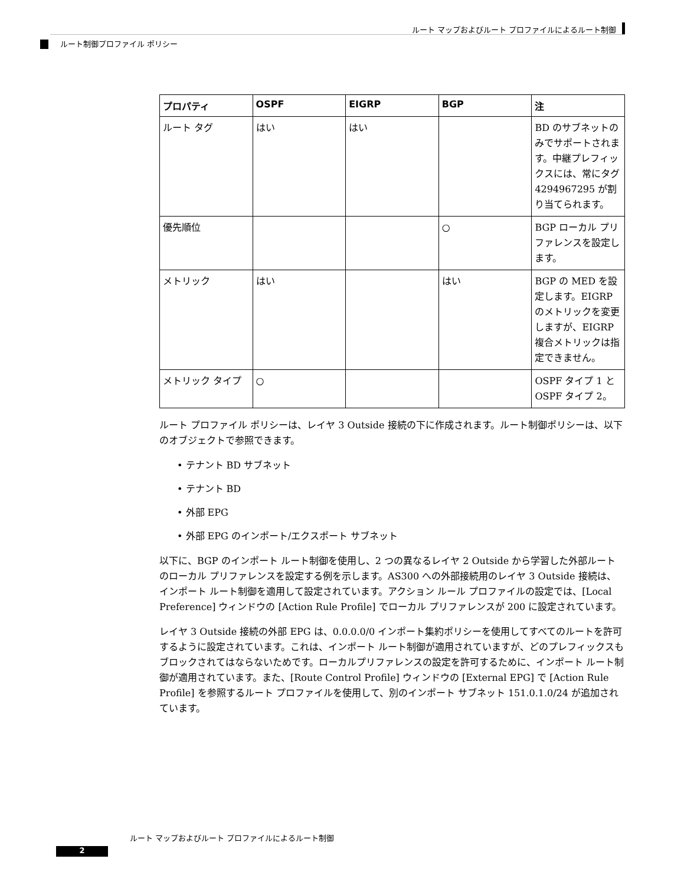ルート マップおよびルート プロファイルによるルート制御
ルート制御プロファイル ポリシー
| プロパティ | OSPF | EIGRP | BGP | 注 |
| --- | --- | --- | --- | --- |
| ルート タグ | はい | はい | | BD のサブネットのみでサポートされます。中継プレフィックスには、常にタグ 4294967295 が割り当てられます。 |
| 優先順位 | | | ○ | BGP ローカル プリファレンスを設定します。 |
| メトリック | はい | | はい | BGP の MED を設定します。EIGRP のメトリックを変更しますが、EIGRP 複合メトリックは指定できません。 |
| メトリック タイプ | ○ | | | OSPF タイプ 1 と OSPF タイプ 2。 |
ルート プロファイル ポリシーは、レイヤ 3 Outside 接続の下に作成されます。ルート制御ポリシーは、以下のオブジェクトで参照できます。
• テナント BD サブネット
• テナント BD
• 外部 EPG
• 外部 EPG のインポート/エクスポート サブネット
以下に、BGP のインポート ルート制御を使用し、2 つの異なるレイヤ 2 Outside から学習した外部ルートのローカル プリファレンスを設定する例を示します。AS300 への外部接続用のレイヤ 3 Outside 接続は、インポート ルート制御を適用して設定されています。アクション ルール プロファイルの設定では、[Local Preference] ウィンドウの [Action Rule Profile] でローカル プリファレンスが 200 に設定されています。
レイヤ 3 Outside 接続の外部 EPG は、0.0.0.0/0 インポート集約ポリシーを使用してすべてのルートを許可するように設定されています。これは、インポート ルート制御が適用されていますが、どのプレフィックスもブロックされてはならないためです。ローカルプリファレンスの設定を許可するために、インポート ルート制御が適用されています。また、[Route Control Profile] ウィンドウの [External EPG] で [Action Rule Profile] を参照するルート プロファイルを使用して、別のインポート サブネット 151.0.1.0/24 が追加されています。
ルート マップおよびルート プロファイルによるルート制御
2